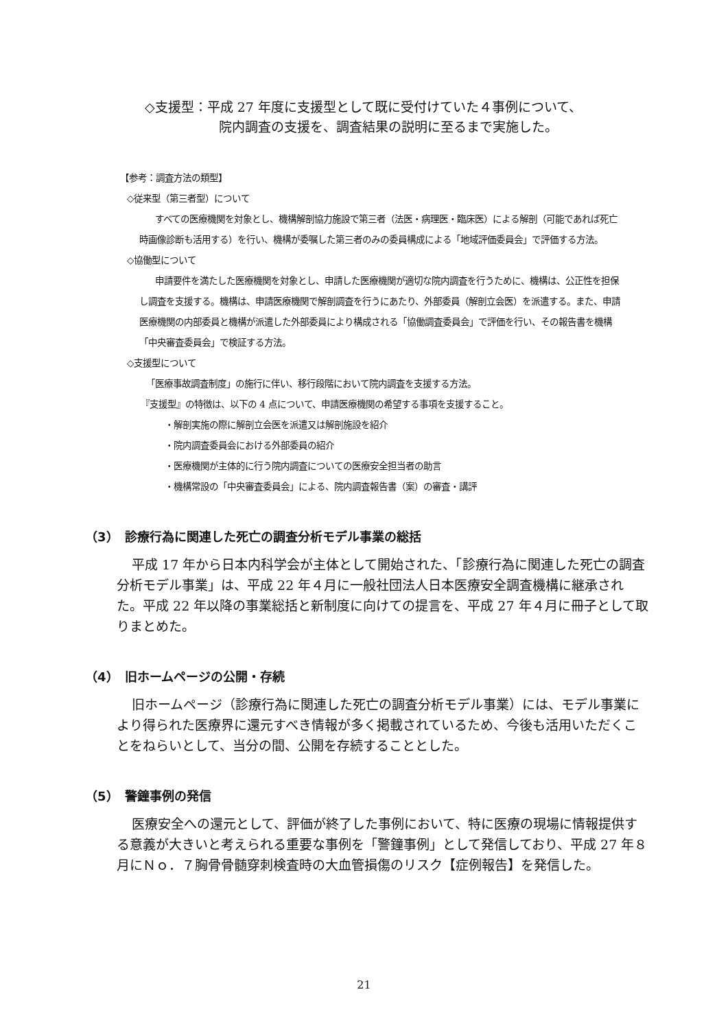◇支援型：平成 27 年度に支援型として既に受付けていた４事例について、
院内調査の支援を、調査結果の説明に至るまで実施した。
【参考：調査方法の類型】
◇従来型（第三者型）について
すべての医療機関を対象とし、機構解剖協力施設で第三者（法医・病理医・臨床医）による解剖（可能であれば死亡時画像診断も活用する）を行い、機構が委嘱した第三者のみの委員構成による「地域評価委員会」で評価する方法。
◇協働型について
申請要件を満たした医療機関を対象とし、申請した医療機関が適切な院内調査を行うために、機構は、公正性を担保し調査を支援する。機構は、申請医療機関で解剖調査を行うにあたり、外部委員（解剖立会医）を派遣する。また、申請医療機関の内部委員と機構が派遣した外部委員により構成される「協働調査委員会」で評価を行い、その報告書を機構「中央審査委員会」で検証する方法。
◇支援型について
「医療事故調査制度」の施行に伴い、移行段階において院内調査を支援する方法。
『支援型』の特徴は、以下の 4 点について、申請医療機関の希望する事項を支援すること。
・解剖実施の際に解剖立会医を派遣又は解剖施設を紹介
・院内調査委員会における外部委員の紹介
・医療機関が主体的に行う院内調査についての医療安全担当者の助言
・機構常設の「中央審査委員会」による、院内調査報告書（案）の審査・講評
（3）　診療行為に関連した死亡の調査分析モデル事業の総括
平成 17 年から日本内科学会が主体として開始された、「診療行為に関連した死亡の調査分析モデル事業」は、平成 22 年４月に一般社団法人日本医療安全調査機構に継承された。平成 22 年以降の事業総括と新制度に向けての提言を、平成 27 年４月に冊子として取りまとめた。
（4）　旧ホームページの公開・存続
旧ホームページ（診療行為に関連した死亡の調査分析モデル事業）には、モデル事業により得られた医療界に還元すべき情報が多く掲載されているため、今後も活用いただくことをねらいとして、当分の間、公開を存続することとした。
（5）　警鐘事例の発信
医療安全への還元として、評価が終了した事例において、特に医療の現場に情報提供する意義が大きいと考えられる重要な事例を「警鐘事例」として発信しており、平成 27 年８月にＮｏ．７胸骨骨髄穿刺検査時の大血管損傷のリスク【症例報告】を発信した。
21